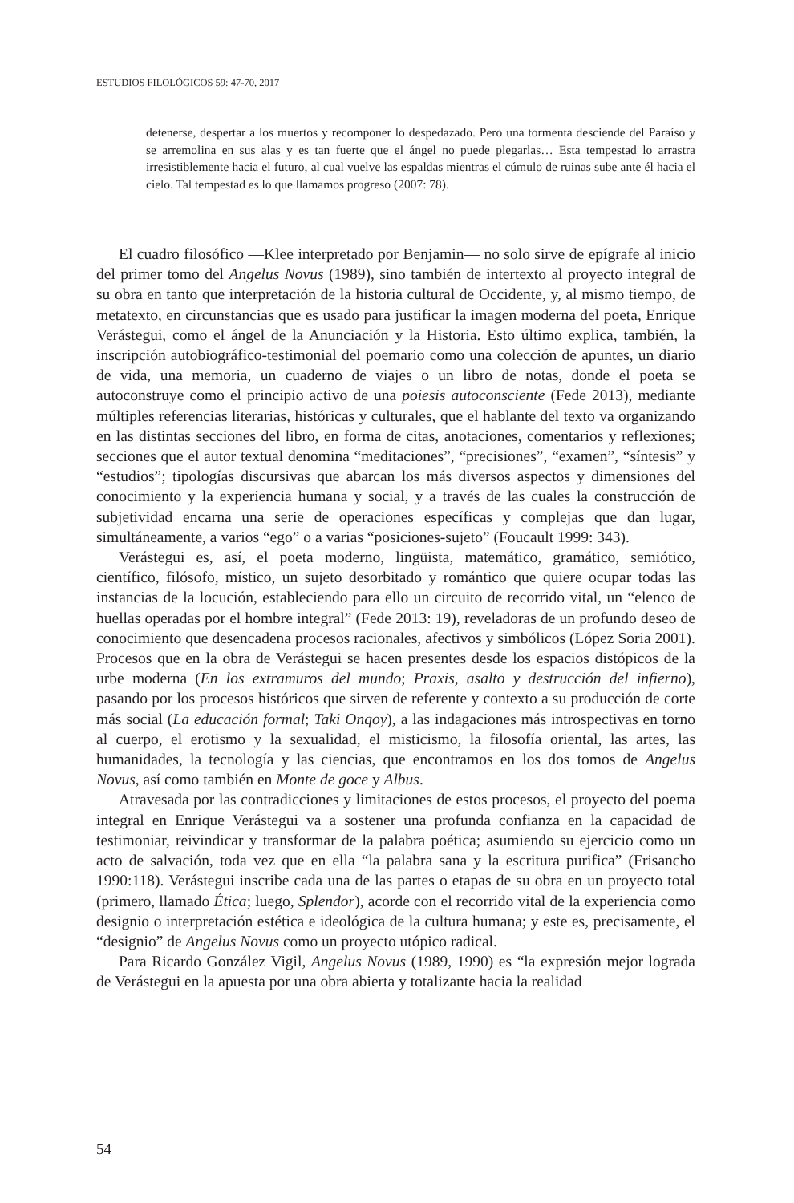ESTUDIOS FILOLÓGICOS 59: 47-70, 2017
detenerse, despertar a los muertos y recomponer lo despedazado. Pero una tormenta desciende del Paraíso y se arremolina en sus alas y es tan fuerte que el ángel no puede plegarlas… Esta tempestad lo arrastra irresistiblemente hacia el futuro, al cual vuelve las espaldas mientras el cúmulo de ruinas sube ante él hacia el cielo. Tal tempestad es lo que llamamos progreso (2007: 78).
El cuadro filosófico —Klee interpretado por Benjamin— no solo sirve de epígrafe al inicio del primer tomo del Angelus Novus (1989), sino también de intertexto al proyecto integral de su obra en tanto que interpretación de la historia cultural de Occidente, y, al mismo tiempo, de metatexto, en circunstancias que es usado para justificar la imagen moderna del poeta, Enrique Verástegui, como el ángel de la Anunciación y la Historia. Esto último explica, también, la inscripción autobiográfico-testimonial del poemario como una colección de apuntes, un diario de vida, una memoria, un cuaderno de viajes o un libro de notas, donde el poeta se autoconstruye como el principio activo de una poiesis autoconsciente (Fede 2013), mediante múltiples referencias literarias, históricas y culturales, que el hablante del texto va organizando en las distintas secciones del libro, en forma de citas, anotaciones, comentarios y reflexiones; secciones que el autor textual denomina “meditaciones”, “precisiones”, “examen”, “síntesis” y “estudios”; tipologías discursivas que abarcan los más diversos aspectos y dimensiones del conocimiento y la experiencia humana y social, y a través de las cuales la construcción de subjetividad encarna una serie de operaciones específicas y complejas que dan lugar, simultáneamente, a varios “ego” o a varias “posiciones-sujeto” (Foucault 1999: 343).
Verástegui es, así, el poeta moderno, lingüista, matemático, gramático, semiótico, científico, filósofo, místico, un sujeto desorbitado y romántico que quiere ocupar todas las instancias de la locución, estableciendo para ello un circuito de recorrido vital, un “elenco de huellas operadas por el hombre integral” (Fede 2013: 19), reveladoras de un profundo deseo de conocimiento que desencadena procesos racionales, afectivos y simbólicos (López Soria 2001). Procesos que en la obra de Verástegui se hacen presentes desde los espacios distópicos de la urbe moderna (En los extramuros del mundo; Praxis, asalto y destrucción del infierno), pasando por los procesos históricos que sirven de referente y contexto a su producción de corte más social (La educación formal; Taki Onqoy), a las indagaciones más introspectivas en torno al cuerpo, el erotismo y la sexualidad, el misticismo, la filosofía oriental, las artes, las humanidades, la tecnología y las ciencias, que encontramos en los dos tomos de Angelus Novus, así como también en Monte de goce y Albus.
Atravesada por las contradicciones y limitaciones de estos procesos, el proyecto del poema integral en Enrique Verástegui va a sostener una profunda confianza en la capacidad de testimoniar, reivindicar y transformar de la palabra poética; asumiendo su ejercicio como un acto de salvación, toda vez que en ella “la palabra sana y la escritura purifica” (Frisancho 1990:118). Verástegui inscribe cada una de las partes o etapas de su obra en un proyecto total (primero, llamado Ética; luego, Splendor), acorde con el recorrido vital de la experiencia como designio o interpretación estética e ideológica de la cultura humana; y este es, precisamente, el “designio” de Angelus Novus como un proyecto utópico radical.
Para Ricardo González Vigil, Angelus Novus (1989, 1990) es “la expresión mejor lograda de Verástegui en la apuesta por una obra abierta y totalizante hacia la realidad
54